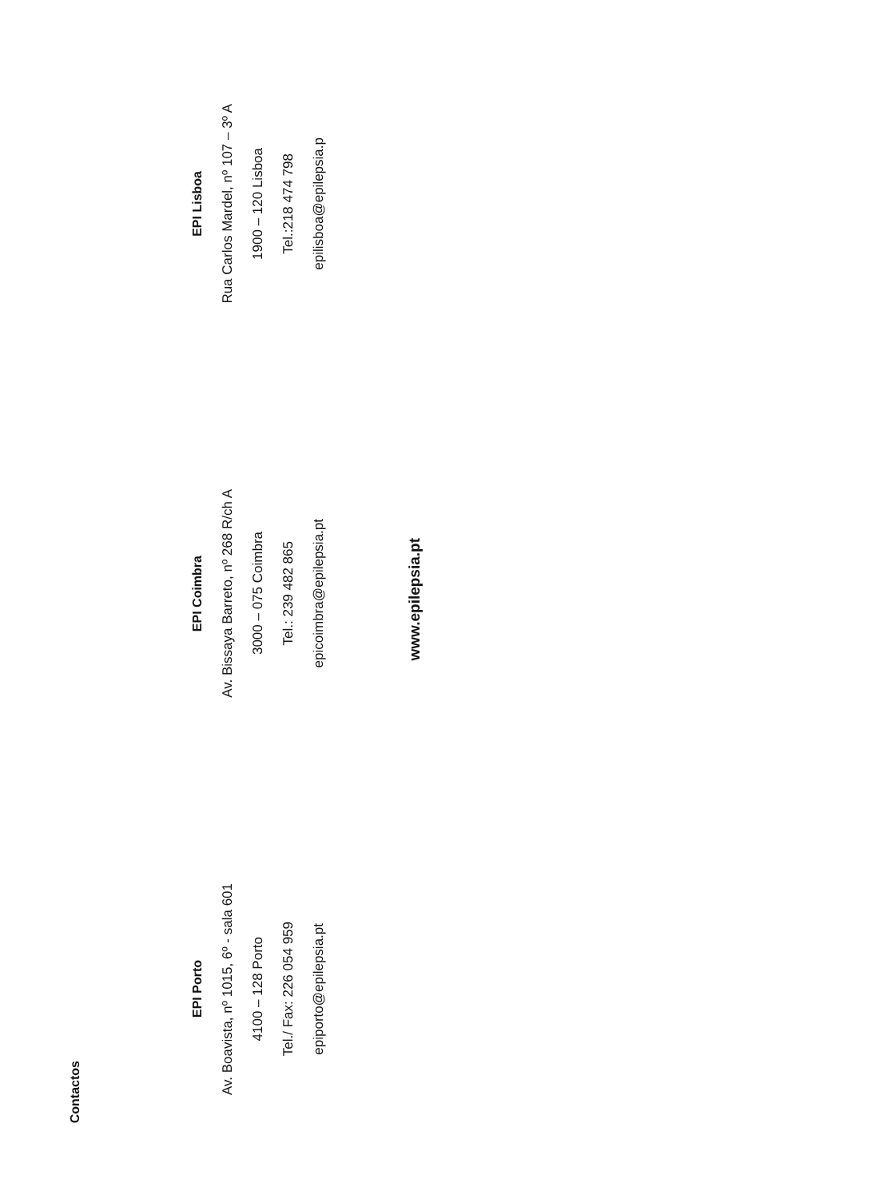Contactos
EPI Porto
Av. Boavista, nº 1015, 6º - sala 601
4100 – 128 Porto
Tel./ Fax: 226 054 959
epiporto@epilepsia.pt
EPI Coimbra
Av. Bissaya Barreto, nº 268 R/ch A
3000 – 075 Coimbra
Tel.: 239 482 865
epicoimbra@epilepsia.pt
EPI Lisboa
Rua Carlos Mardel, nº 107 – 3º A
1900 – 120 Lisboa
Tel.:218 474 798
epilisboa@epilepsia.p
www.epilepsia.pt